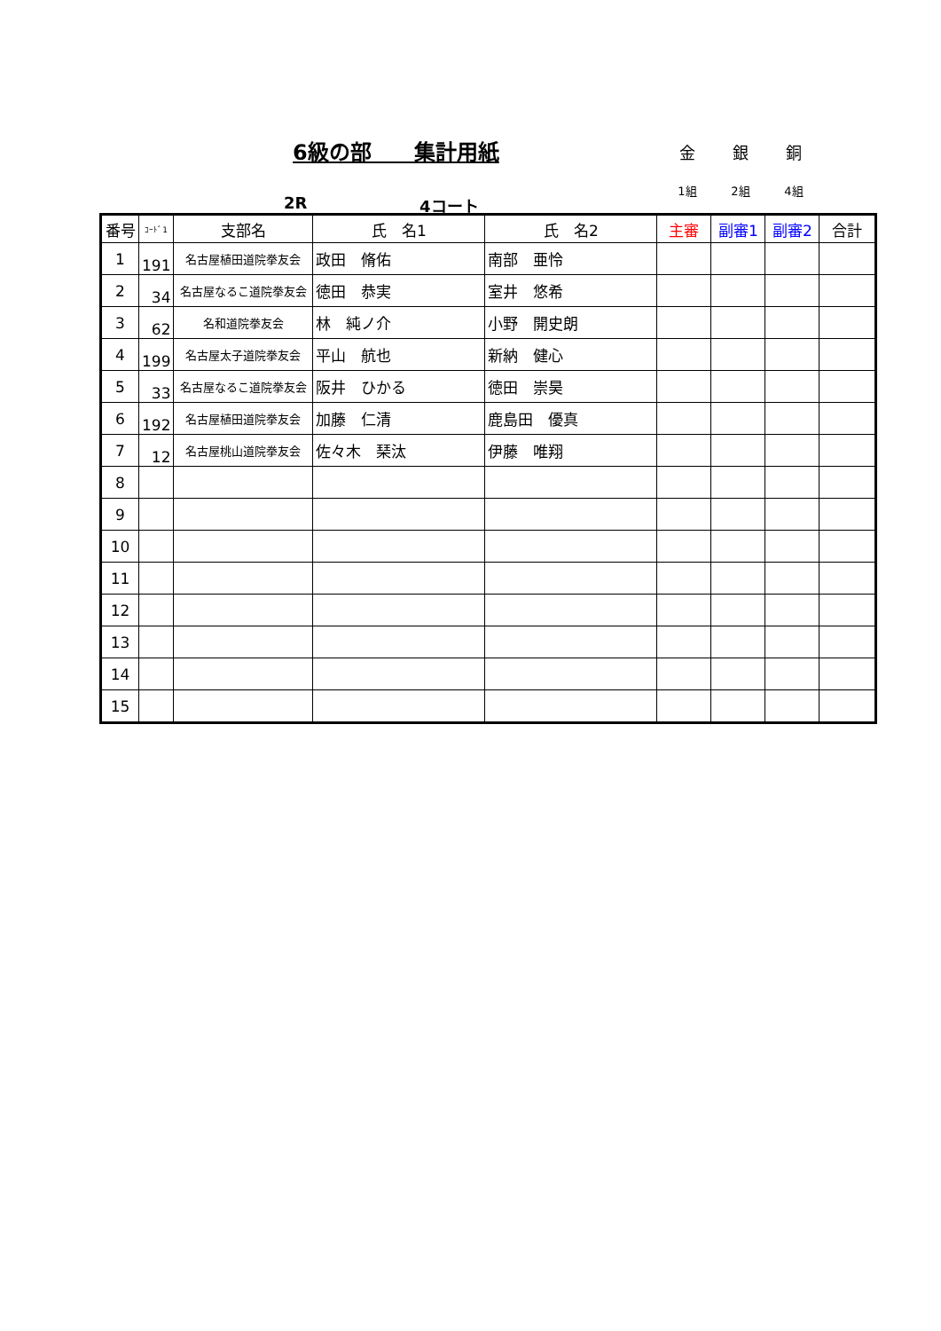6級の部　　集計用紙
金 銀 銅
1組 2組 4組
2R 4コート
| 番号 | ｺｰﾄﾞ1 | 支部名 | 氏 名1 | 氏 名2 | 主審 | 副審1 | 副審2 | 合計 |
| --- | --- | --- | --- | --- | --- | --- | --- | --- |
| 1 | 191 | 名古屋植田道院拳友会 | 政田 脩佑 | 南部 亜怜 | | | | |
| 2 | 34 | 名古屋なるこ道院拳友会 | 徳田 恭実 | 室井 悠希 | | | | |
| 3 | 62 | 名和道院拳友会 | 林 純ノ介 | 小野 開史朗 | | | | |
| 4 | 199 | 名古屋太子道院拳友会 | 平山 航也 | 新納 健心 | | | | |
| 5 | 33 | 名古屋なるこ道院拳友会 | 阪井 ひかる | 徳田 崇昊 | | | | |
| 6 | 192 | 名古屋植田道院拳友会 | 加藤 仁清 | 鹿島田 優真 | | | | |
| 7 | 12 | 名古屋桃山道院拳友会 | 佐々木 琹汰 | 伊藤 唯翔 | | | | |
| 8 | | | | | | | | |
| 9 | | | | | | | | |
| 10 | | | | | | | | |
| 11 | | | | | | | | |
| 12 | | | | | | | | |
| 13 | | | | | | | | |
| 14 | | | | | | | | |
| 15 | | | | | | | | |